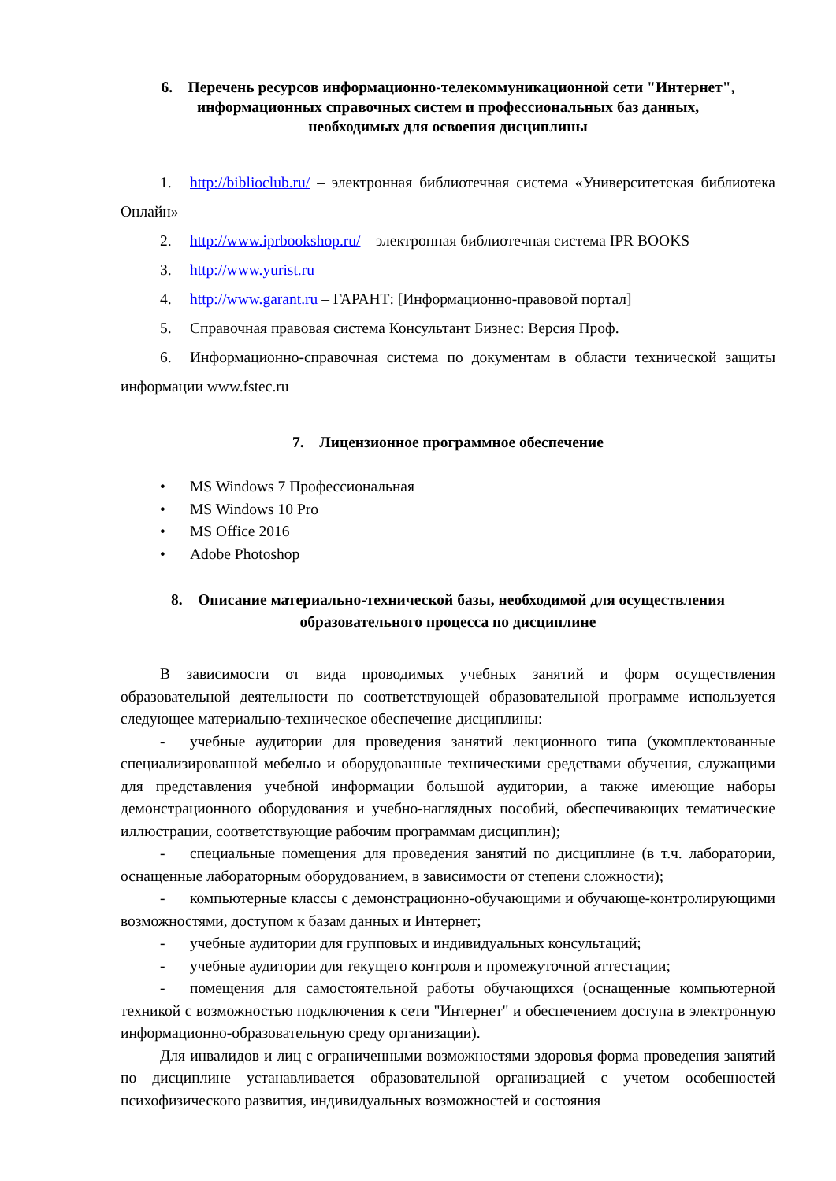6. Перечень ресурсов информационно-телекоммуникационной сети "Интернет",
информационных справочных систем и профессиональных баз данных,
необходимых для освоения дисциплины
1. http://biblioclub.ru/ – электронная библиотечная система «Университетская библиотека Онлайн»
2. http://www.iprbookshop.ru/ – электронная библиотечная система IPR BOOKS
3. http://www.yurist.ru
4. http://www.garant.ru – ГАРАНТ: [Информационно-правовой портал]
5. Справочная правовая система Консультант Бизнес: Версия Проф.
6. Информационно-справочная система по документам в области технической защиты информации www.fstec.ru
7. Лицензионное программное обеспечение
• MS Windows 7 Профессиональная
• MS Windows 10 Pro
• MS Office 2016
• Adobe Photoshop
8. Описание материально-технической базы, необходимой для осуществления
образовательного процесса по дисциплине
В зависимости от вида проводимых учебных занятий и форм осуществления образовательной деятельности по соответствующей образовательной программе используется следующее материально-техническое обеспечение дисциплины:
- учебные аудитории для проведения занятий лекционного типа (укомплектованные специализированной мебелью и оборудованные техническими средствами обучения, служащими для представления учебной информации большой аудитории, а также имеющие наборы демонстрационного оборудования и учебно-наглядных пособий, обеспечивающих тематические иллюстрации, соответствующие рабочим программам дисциплин);
- специальные помещения для проведения занятий по дисциплине (в т.ч. лаборатории, оснащенные лабораторным оборудованием, в зависимости от степени сложности);
- компьютерные классы с демонстрационно-обучающими и обучающе-контролирующими возможностями, доступом к базам данных и Интернет;
- учебные аудитории для групповых и индивидуальных консультаций;
- учебные аудитории для текущего контроля и промежуточной аттестации;
- помещения для самостоятельной работы обучающихся (оснащенные компьютерной техникой с возможностью подключения к сети "Интернет" и обеспечением доступа в электронную информационно-образовательную среду организации).
Для инвалидов и лиц с ограниченными возможностями здоровья форма проведения занятий по дисциплине устанавливается образовательной организацией с учетом особенностей психофизического развития, индивидуальных возможностей и состояния